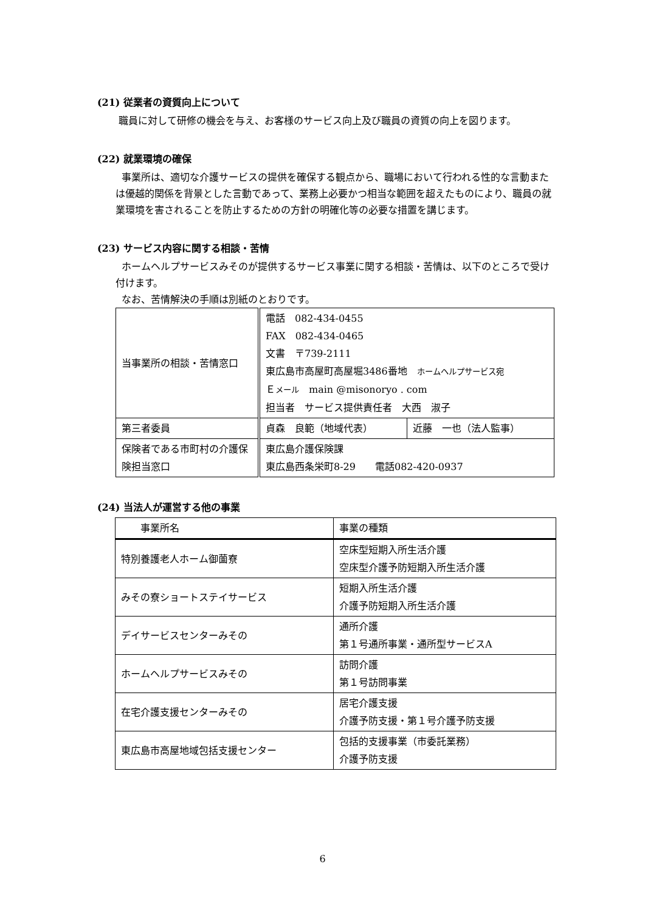(21) 従業者の資質向上について
職員に対して研修の機会を与え、お客様のサービス向上及び職員の資質の向上を図ります。
(22) 就業環境の確保
事業所は、適切な介護サービスの提供を確保する観点から、職場において行われる性的な言動または優越的関係を背景とした言動であって、業務上必要かつ相当な範囲を超えたものにより、職員の就業環境を害されることを防止するための方針の明確化等の必要な措置を講じます。
(23) サービス内容に関する相談・苦情
ホームヘルプサービスみそのが提供するサービス事業に関する相談・苦情は、以下のところで受け付けます。
なお、苦情解決の手順は別紙のとおりです。
| 当事業所の相談・苦情窓口 | 電話 082-434-0455 FAX 082-434-0465 文書 〒739-2111 東広島市高屋町高屋堀3486番地 ホームヘルプサービス宛 Ｅ メール main @misonoryo . com 担当者 サービス提供責任者 大西 淑子 | |
| 第三者委員 | 貞森 良範（地域代表） | 近藤 一也（法人監事） |
| 保険者である市町村の介護保険担当窓口 | 東広島介護保険課 東広島西条栄町8-29 電話082-420-0937 | |
(24) 当法人が運営する他の事業
| 事業所名 | 事業の種類 |
| 特別養護老人ホーム御薗寮 | 空床型短期入所生活介護 空床型介護予防短期入所生活介護 |
| みその寮ショートステイサービス | 短期入所生活介護 介護予防短期入所生活介護 |
| デイサービスセンターみその | 通所介護 第１号通所事業・通所型サービスA |
| ホームヘルプサービスみその | 訪問介護 第１号訪問事業 |
| 在宅介護支援センターみその | 居宅介護支援 介護予防支援・第１号介護予防支援 |
| 東広島市高屋地域包括支援センター | 包括的支援事業（市委託業務） 介護予防支援 |
6